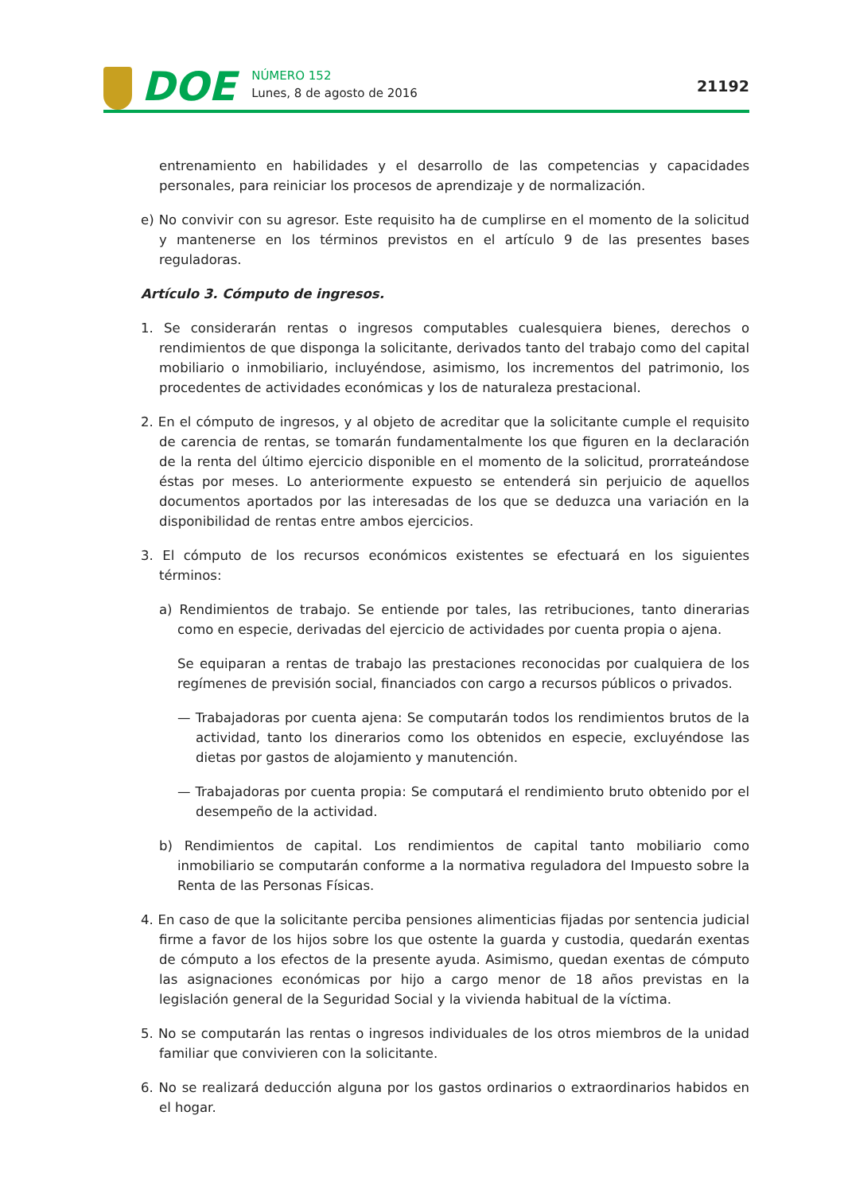DOE
NÚMERO 152
Lunes, 8 de agosto de 2016
21192
entrenamiento en habilidades y el desarrollo de las competencias y capacidades personales, para reiniciar los procesos de aprendizaje y de normalización.
e) No convivir con su agresor. Este requisito ha de cumplirse en el momento de la solicitud y mantenerse en los términos previstos en el artículo 9 de las presentes bases reguladoras.
Artículo 3. Cómputo de ingresos.
1. Se considerarán rentas o ingresos computables cualesquiera bienes, derechos o rendimientos de que disponga la solicitante, derivados tanto del trabajo como del capital mobiliario o inmobiliario, incluyéndose, asimismo, los incrementos del patrimonio, los procedentes de actividades económicas y los de naturaleza prestacional.
2. En el cómputo de ingresos, y al objeto de acreditar que la solicitante cumple el requisito de carencia de rentas, se tomarán fundamentalmente los que figuren en la declaración de la renta del último ejercicio disponible en el momento de la solicitud, prorrateándose éstas por meses. Lo anteriormente expuesto se entenderá sin perjuicio de aquellos documentos aportados por las interesadas de los que se deduzca una variación en la disponibilidad de rentas entre ambos ejercicios.
3. El cómputo de los recursos económicos existentes se efectuará en los siguientes términos:
a) Rendimientos de trabajo. Se entiende por tales, las retribuciones, tanto dinerarias como en especie, derivadas del ejercicio de actividades por cuenta propia o ajena.
Se equiparan a rentas de trabajo las prestaciones reconocidas por cualquiera de los regímenes de previsión social, financiados con cargo a recursos públicos o privados.
— Trabajadoras por cuenta ajena: Se computarán todos los rendimientos brutos de la actividad, tanto los dinerarios como los obtenidos en especie, excluyéndose las dietas por gastos de alojamiento y manutención.
— Trabajadoras por cuenta propia: Se computará el rendimiento bruto obtenido por el desempeño de la actividad.
b) Rendimientos de capital. Los rendimientos de capital tanto mobiliario como inmobiliario se computarán conforme a la normativa reguladora del Impuesto sobre la Renta de las Personas Físicas.
4. En caso de que la solicitante perciba pensiones alimenticias fijadas por sentencia judicial firme a favor de los hijos sobre los que ostente la guarda y custodia, quedarán exentas de cómputo a los efectos de la presente ayuda. Asimismo, quedan exentas de cómputo las asignaciones económicas por hijo a cargo menor de 18 años previstas en la legislación general de la Seguridad Social y la vivienda habitual de la víctima.
5. No se computarán las rentas o ingresos individuales de los otros miembros de la unidad familiar que convivieren con la solicitante.
6. No se realizará deducción alguna por los gastos ordinarios o extraordinarios habidos en el hogar.